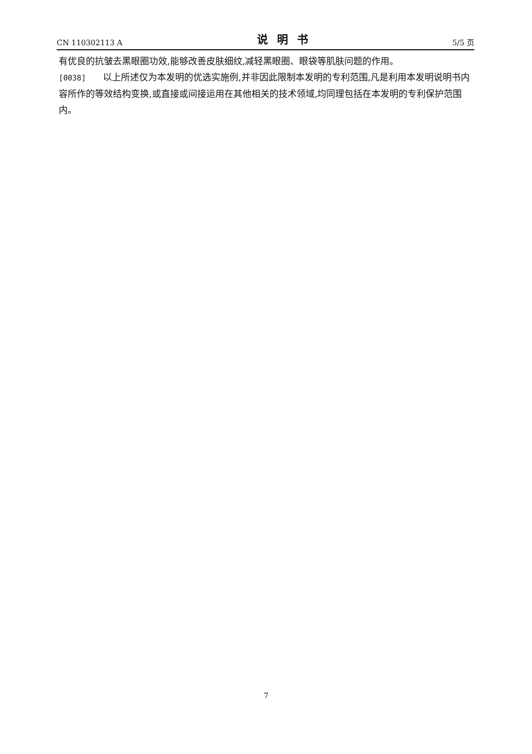CN 110302113 A 说明书 5/5 页
有优良的抗皱去黑眼圈功效,能够改善皮肤细纹,减轻黑眼圈、眼袋等肌肤问题的作用。
[0038] 以上所述仅为本发明的优选实施例,并非因此限制本发明的专利范围,凡是利用本发明说明书内容所作的等效结构变换,或直接或间接运用在其他相关的技术领域,均同理包括在本发明的专利保护范围内。
7